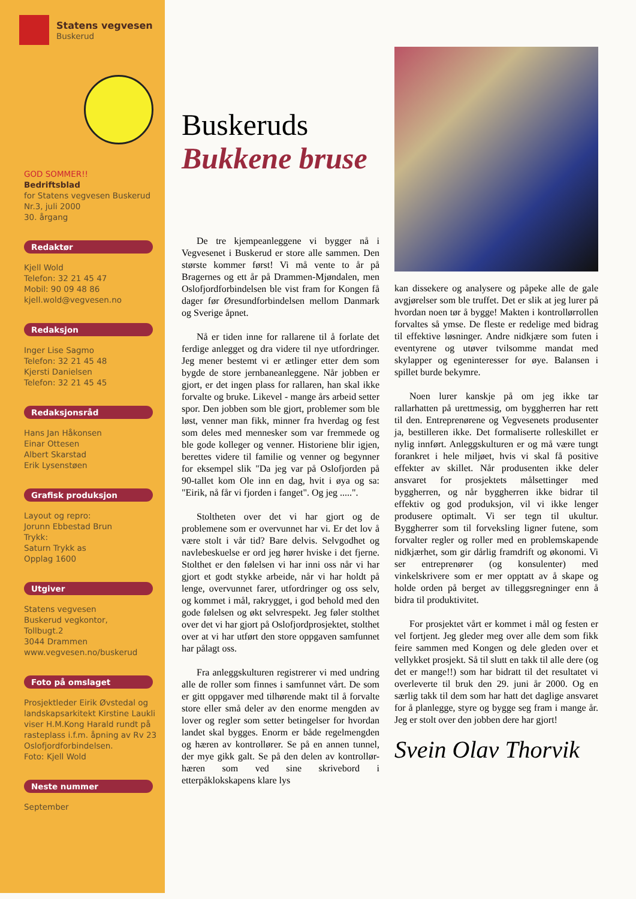Statens vegvesen
Buskerud
GOD SOMMER!!
Bedriftsblad
for Statens vegvesen Buskerud
Nr.3, juli 2000
30. årgang
Redaktør
Kjell Wold
Telefon: 32 21 45 47
Mobil: 90 09 48 86
kjell.wold@vegvesen.no
Redaksjon
Inger Lise Sagmo
Telefon: 32 21 45 48
Kjersti Danielsen
Telefon: 32 21 45 45
Redaksjonsråd
Hans Jan Håkonsen
Einar Ottesen
Albert Skarstad
Erik Lysenstøen
Grafisk produksjon
Layout og repro:
Jorunn Ebbestad Brun
Trykk:
Saturn Trykk as
Opplag 1600
Utgiver
Statens vegvesen
Buskerud vegkontor,
Tollbugt.2
3044 Drammen
www.vegvesen.no/buskerud
Foto på omslaget
Prosjektleder Eirik Øvstedal og landskapsarkitekt Kirstine Laukli viser H.M.Kong Harald rundt på rasteplass i.f.m. åpning av Rv 23 Oslofjordforbindelsen.
Foto: Kjell Wold
Neste nummer
September
Buskeruds
Bukkene bruse
De tre kjempeanleggene vi bygger nå i Vegvesenet i Buskerud er store alle sammen. Den største kommer først! Vi må vente to år på Bragernes og ett år på Drammen-Mjøndalen, men Oslofjordforbindelsen ble vist fram for Kongen få dager før Øresundforbindelsen mellom Danmark og Sverige åpnet.
Nå er tiden inne for rallarene til å forlate det ferdige anlegget og dra videre til nye utfordringer. Jeg mener bestemt vi er ætlinger etter dem som bygde de store jernbaneanleggene. Når jobben er gjort, er det ingen plass for rallaren, han skal ikke forvalte og bruke. Likevel - mange års arbeid setter spor. Den jobben som ble gjort, problemer som ble løst, venner man fikk, minner fra hverdag og fest som deles med mennesker som var fremmede og ble gode kolleger og venner. Historiene blir igjen, berettes videre til familie og venner og begynner for eksempel slik "Da jeg var på Oslofjorden på 90-tallet kom Ole inn en dag, hvit i øya og sa: "Eirik, nå får vi fjorden i fanget". Og jeg .....".
Stoltheten over det vi har gjort og de problemene som er overvunnet har vi. Er det lov å være stolt i vår tid? Bare delvis. Selvgodhet og navlebeskuelse er ord jeg hører hviske i det fjerne. Stolthet er den følelsen vi har inni oss når vi har gjort et godt stykke arbeide, når vi har holdt på lenge, overvunnet farer, utfordringer og oss selv, og kommet i mål, rakrygget, i god behold med den gode følelsen og økt selvrespekt. Jeg føler stolthet over det vi har gjort på Oslofjordprosjektet, stolthet over at vi har utført den store oppgaven samfunnet har pålagt oss.
Fra anleggskulturen registrerer vi med undring alle de roller som finnes i samfunnet vårt. De som er gitt oppgaver med tilhørende makt til å forvalte store eller små deler av den enorme mengden av lover og regler som setter betingelser for hvordan landet skal bygges. Enorm er både regelmengden og hæren av kontrollører. Se på en annen tunnel, der mye gikk galt. Se på den delen av kontrollør-hæren som ved sine skrivebord i etterpåklokskapens klare lys
kan dissekere og analysere og påpeke alle de gale avgjørelser som ble truffet. Det er slik at jeg lurer på hvordan noen tør å bygge! Makten i kontrollørrollen forvaltes så ymse. De fleste er redelige med bidrag til effektive løsninger. Andre nidkjære som futen i eventyrene og utøver tvilsomme mandat med skylapper og egeninteresser for øye. Balansen i spillet burde bekymre.
Noen lurer kanskje på om jeg ikke tar rallarhatten på urettmessig, om byggherren har rett til den. Entreprenørene og Vegvesenets produsenter ja, bestilleren ikke. Det formaliserte rolleskillet er nylig innført. Anleggskulturen er og må være tungt forankret i hele miljøet, hvis vi skal få positive effekter av skillet. Når produsenten ikke deler ansvaret for prosjektets målsettinger med byggherren, og når byggherren ikke bidrar til effektiv og god produksjon, vil vi ikke lenger produsere optimalt. Vi ser tegn til ukultur. Byggherrer som til forveksling ligner futene, som forvalter regler og roller med en problemskapende nidkjærhet, som gir dårlig framdrift og økonomi. Vi ser entreprenører (og konsulenter) med vinkelskrivere som er mer opptatt av å skape og holde orden på berget av tilleggsregninger enn å bidra til produktivitet.
For prosjektet vårt er kommet i mål og festen er vel fortjent. Jeg gleder meg over alle dem som fikk feire sammen med Kongen og dele gleden over et vellykket prosjekt. Så til slutt en takk til alle dere (og det er mange!!) som har bidratt til det resultatet vi overleverte til bruk den 29. juni år 2000. Og en særlig takk til dem som har hatt det daglige ansvaret for å planlegge, styre og bygge seg fram i mange år. Jeg er stolt over den jobben dere har gjort!
Svein Olav Thorvik